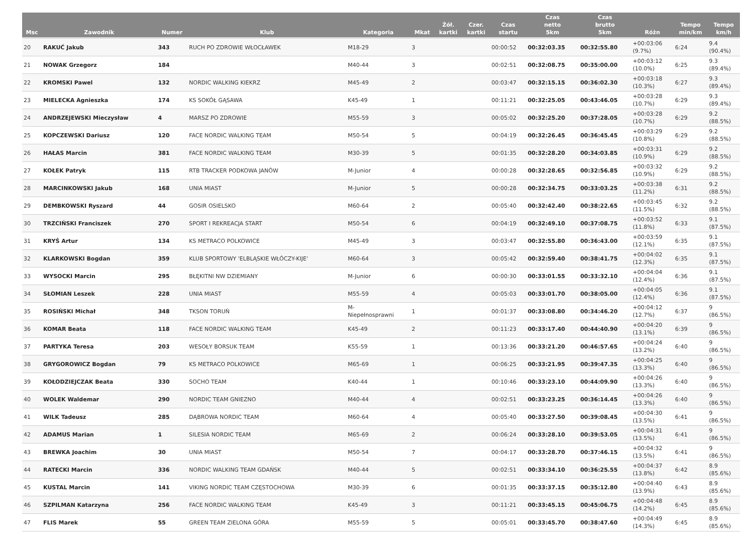| Msc | Zawodnik | Numer | Klub | Kategoria | Mkat | Żół. kartki | Czer. kartki | Czas startu | Czas netto 5km | Czas brutto 5km | Różn | Tempo min/km | Tempo km/h |
| --- | --- | --- | --- | --- | --- | --- | --- | --- | --- | --- | --- | --- | --- |
| 20 | RAKUĆ Jakub | 343 | RUCH PO ZDROWIE WŁOCŁAWEK | M18-29 | 3 | | | 00:00:52 | 00:32:03.35 | 00:32:55.80 | +00:03:06 (9.7%) | 6:24 | 9.4 (90.4%) |
| 21 | NOWAK Grzegorz | 184 | | M40-44 | 3 | | | 00:02:51 | 00:32:08.75 | 00:35:00.00 | +00:03:12 (10.0%) | 6:25 | 9.3 (89.4%) |
| 22 | KROMSKI Pawel | 132 | NORDIC WALKING KIEKRZ | M45-49 | 2 | | | 00:03:47 | 00:32:15.15 | 00:36:02.30 | +00:03:18 (10.3%) | 6:27 | 9.3 (89.4%) |
| 23 | MIELECKA Agnieszka | 174 | KS SOKÓŁ GĄSAWA | K45-49 | 1 | | | 00:11:21 | 00:32:25.05 | 00:43:46.05 | +00:03:28 (10.7%) | 6:29 | 9.3 (89.4%) |
| 24 | ANDRZEJEWSKI Mieczysław | 4 | MARSZ PO ZDROWIE | M55-59 | 3 | | | 00:05:02 | 00:32:25.20 | 00:37:28.05 | +00:03:28 (10.7%) | 6:29 | 9.2 (88.5%) |
| 25 | KOPCZEWSKI Dariusz | 120 | FACE NORDIC WALKING TEAM | M50-54 | 5 | | | 00:04:19 | 00:32:26.45 | 00:36:45.45 | +00:03:29 (10.8%) | 6:29 | 9.2 (88.5%) |
| 26 | HAŁAS Marcin | 381 | FACE NORDIC WALKING TEAM | M30-39 | 5 | | | 00:01:35 | 00:32:28.20 | 00:34:03.85 | +00:03:31 (10.9%) | 6:29 | 9.2 (88.5%) |
| 27 | KOŁEK Patryk | 115 | RTB TRACKER PODKOWA JANÓW | M-Junior | 4 | | | 00:00:28 | 00:32:28.65 | 00:32:56.85 | +00:03:32 (10.9%) | 6:29 | 9.2 (88.5%) |
| 28 | MARCINKOWSKI Jakub | 168 | UNIA MIAST | M-Junior | 5 | | | 00:00:28 | 00:32:34.75 | 00:33:03.25 | +00:03:38 (11.2%) | 6:31 | 9.2 (88.5%) |
| 29 | DEMBKOWSKI Ryszard | 44 | GOSIR OSIELSKO | M60-64 | 2 | | | 00:05:40 | 00:32:42.40 | 00:38:22.65 | +00:03:45 (11.5%) | 6:32 | 9.2 (88.5%) |
| 30 | TRZCIŃSKI Franciszek | 270 | SPORT I REKREACJA START | M50-54 | 6 | | | 00:04:19 | 00:32:49.10 | 00:37:08.75 | +00:03:52 (11.8%) | 6:33 | 9.1 (87.5%) |
| 31 | KRYŚ Artur | 134 | KS METRACO POLKOWICE | M45-49 | 3 | | | 00:03:47 | 00:32:55.80 | 00:36:43.00 | +00:03:59 (12.1%) | 6:35 | 9.1 (87.5%) |
| 32 | KLARKOWSKI Bogdan | 359 | KLUB SPORTOWY 'ELBLĄSKIE WŁÓCZY-KIJE' | M60-64 | 3 | | | 00:05:42 | 00:32:59.40 | 00:38:41.75 | +00:04:02 (12.3%) | 6:35 | 9.1 (87.5%) |
| 33 | WYSOCKI Marcin | 295 | BŁĘKITNI NW DZIEMIANY | M-Junior | 6 | | | 00:00:30 | 00:33:01.55 | 00:33:32.10 | +00:04:04 (12.4%) | 6:36 | 9.1 (87.5%) |
| 34 | SŁOMIAN Leszek | 228 | UNIA MIAST | M55-59 | 4 | | | 00:05:03 | 00:33:01.70 | 00:38:05.00 | +00:04:05 (12.4%) | 6:36 | 9.1 (87.5%) |
| 35 | ROSIŃSKI Michał | 348 | TKSON TORUŃ | M- Niepełnosprawni | 1 | | | 00:01:37 | 00:33:08.80 | 00:34:46.20 | +00:04:12 (12.7%) | 6:37 | 9 (86.5%) |
| 36 | KOMAR Beata | 118 | FACE NORDIC WALKING TEAM | K45-49 | 2 | | | 00:11:23 | 00:33:17.40 | 00:44:40.90 | +00:04:20 (13.1%) | 6:39 | 9 (86.5%) |
| 37 | PARTYKA Teresa | 203 | WESOŁY BORSUK TEAM | K55-59 | 1 | | | 00:13:36 | 00:33:21.20 | 00:46:57.65 | +00:04:24 (13.2%) | 6:40 | 9 (86.5%) |
| 38 | GRYGOROWICZ Bogdan | 79 | KS METRACO POLKOWICE | M65-69 | 1 | | | 00:06:25 | 00:33:21.95 | 00:39:47.35 | +00:04:25 (13.3%) | 6:40 | 9 (86.5%) |
| 39 | KOŁODZIEJCZAK Beata | 330 | SOCHO TEAM | K40-44 | 1 | | | 00:10:46 | 00:33:23.10 | 00:44:09.90 | +00:04:26 (13.3%) | 6:40 | 9 (86.5%) |
| 40 | WOLEK Waldemar | 290 | NORDIC TEAM GNIEZNO | M40-44 | 4 | | | 00:02:51 | 00:33:23.25 | 00:36:14.45 | +00:04:26 (13.3%) | 6:40 | 9 (86.5%) |
| 41 | WILK Tadeusz | 285 | DĄBROWA NORDIC TEAM | M60-64 | 4 | | | 00:05:40 | 00:33:27.50 | 00:39:08.45 | +00:04:30 (13.5%) | 6:41 | 9 (86.5%) |
| 42 | ADAMUS Marian | 1 | SILESIA NORDIC TEAM | M65-69 | 2 | | | 00:06:24 | 00:33:28.10 | 00:39:53.05 | +00:04:31 (13.5%) | 6:41 | 9 (86.5%) |
| 43 | BREWKA Joachim | 30 | UNIA MIAST | M50-54 | 7 | | | 00:04:17 | 00:33:28.70 | 00:37:46.15 | +00:04:32 (13.5%) | 6:41 | 9 (86.5%) |
| 44 | RATECKI Marcin | 336 | NORDIC WALKING TEAM GDAŃSK | M40-44 | 5 | | | 00:02:51 | 00:33:34.10 | 00:36:25.55 | +00:04:37 (13.8%) | 6:42 | 8.9 (85.6%) |
| 45 | KUSTAL Marcin | 141 | VIKING NORDIC TEAM CZĘSTOCHOWA | M30-39 | 6 | | | 00:01:35 | 00:33:37.15 | 00:35:12.80 | +00:04:40 (13.9%) | 6:43 | 8.9 (85.6%) |
| 46 | SZPILMAN Katarzyna | 256 | FACE NORDIC WALKING TEAM | K45-49 | 3 | | | 00:11:21 | 00:33:45.15 | 00:45:06.75 | +00:04:48 (14.2%) | 6:45 | 8.9 (85.6%) |
| 47 | FLIS Marek | 55 | GREEN TEAM ZIELONA GÓRA | M55-59 | 5 | | | 00:05:01 | 00:33:45.70 | 00:38:47.60 | +00:04:49 (14.3%) | 6:45 | 8.9 (85.6%) |